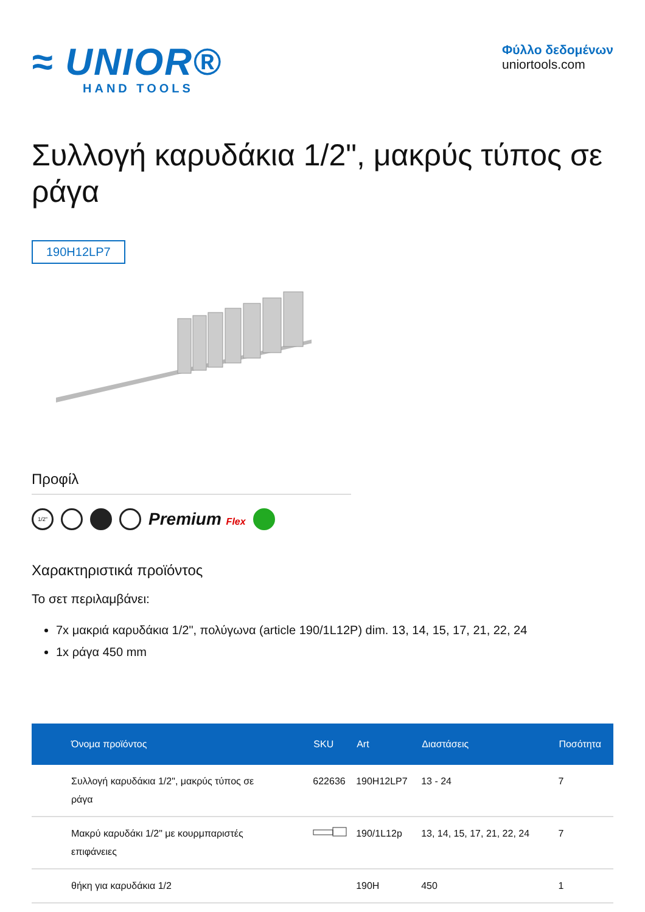≈ UNIOR®
HAND TOOLS
Φύλλο δεδομένων
uniortools.com
Συλλογή καρυδάκια 1/2", μακρύς τύπος σε ράγα
190H12LP7
Προφίλ
1/2"
Premium Flex
Χαρακτηριστικά προϊόντος
Το σετ περιλαμβάνει:
7x μακριά καρυδάκια 1/2", πολύγωνα (article 190/1L12P) dim. 13, 14, 15, 17, 21, 22, 24
1x ράγα 450 mm
| Όνομα προϊόντος | SKU | Art | Διαστάσεις | Ποσότητα |
| --- | --- | --- | --- | --- |
| Συλλογή καρυδάκια 1/2", μακρύς τύπος σε ράγα | 622636 | 190H12LP7 | 13 - 24 | 7 |
| Μακρύ καρυδάκι 1/2" με κουρμπαριστές επιφάνειες | | 190/1L12p | 13, 14, 15, 17, 21, 22, 24 | 7 |
| θήκη για καρυδάκια 1/2 | | 190H | 450 | 1 |